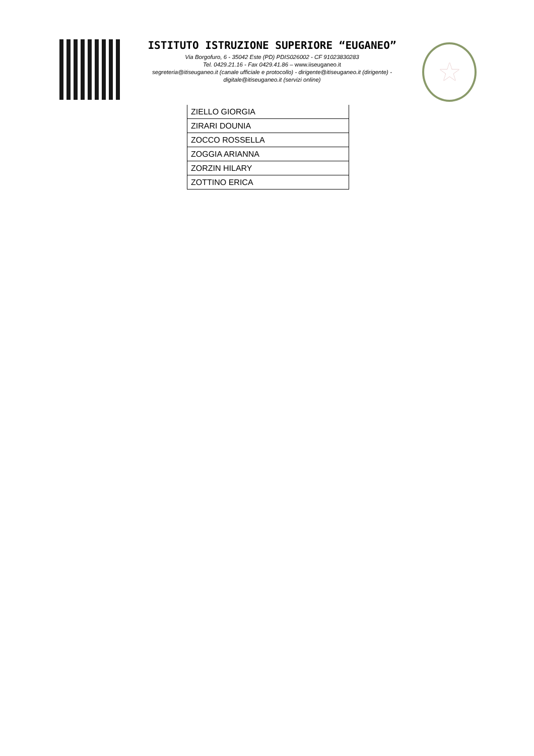ISTITUTO ISTRUZIONE SUPERIORE “EUGANEO”
Via Borgofuro, 6 - 35042 Este (PD) PDIS026002 - CF 91023830283
Tel. 0429.21.16 - Fax 0429.41.86 – www.iiseuganeo.it
segreteria@itiseuganeo.it (canale ufficiale e protocollo) - dirigente@itiseuganeo.it (dirigente) - digitale@itiseuganeo.it (servizi online)
★
| ZIELLO GIORGIA |
| ZIRARI DOUNIA |
| ZOCCO ROSSELLA |
| ZOGGIA ARIANNA |
| ZORZIN HILARY |
| ZOTTINO ERICA |